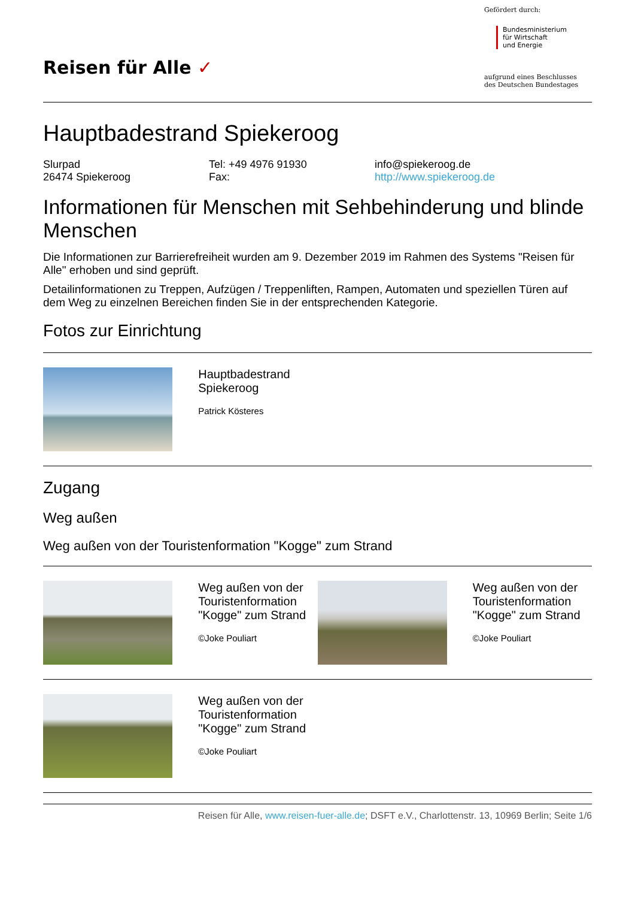Reisen für Alle ✓
Gefördert durch:
Bundesministerium
für Wirtschaft
und Energie
aufgrund eines Beschlusses
des Deutschen Bundestages
Hauptbadestrand Spiekeroog
Slurpad
26474 Spiekeroog
Tel: +49 4976 91930
Fax:
info@spiekeroog.de
http://www.spiekeroog.de
Informationen für Menschen mit Sehbehinderung und blinde Menschen
Die Informationen zur Barrierefreiheit wurden am 9. Dezember 2019 im Rahmen des Systems "Reisen für Alle" erhoben und sind geprüft.
Detailinformationen zu Treppen, Aufzügen / Treppenliften, Rampen, Automaten und speziellen Türen auf dem Weg zu einzelnen Bereichen finden Sie in der entsprechenden Kategorie.
Fotos zur Einrichtung
| | Hauptbadestrand Spiekeroog Patrick Kösteres | | |
Zugang
Weg außen
Weg außen von der Touristenformation "Kogge" zum Strand
| | Weg außen von der Touristenformation "Kogge" zum Strand ©Joke Pouliart | | Weg außen von der Touristenformation "Kogge" zum Strand ©Joke Pouliart |
| | Weg außen von der Touristenformation "Kogge" zum Strand ©Joke Pouliart | | |
Reisen für Alle, www.reisen-fuer-alle.de; DSFT e.V., Charlottenstr. 13, 10969 Berlin; Seite 1/6